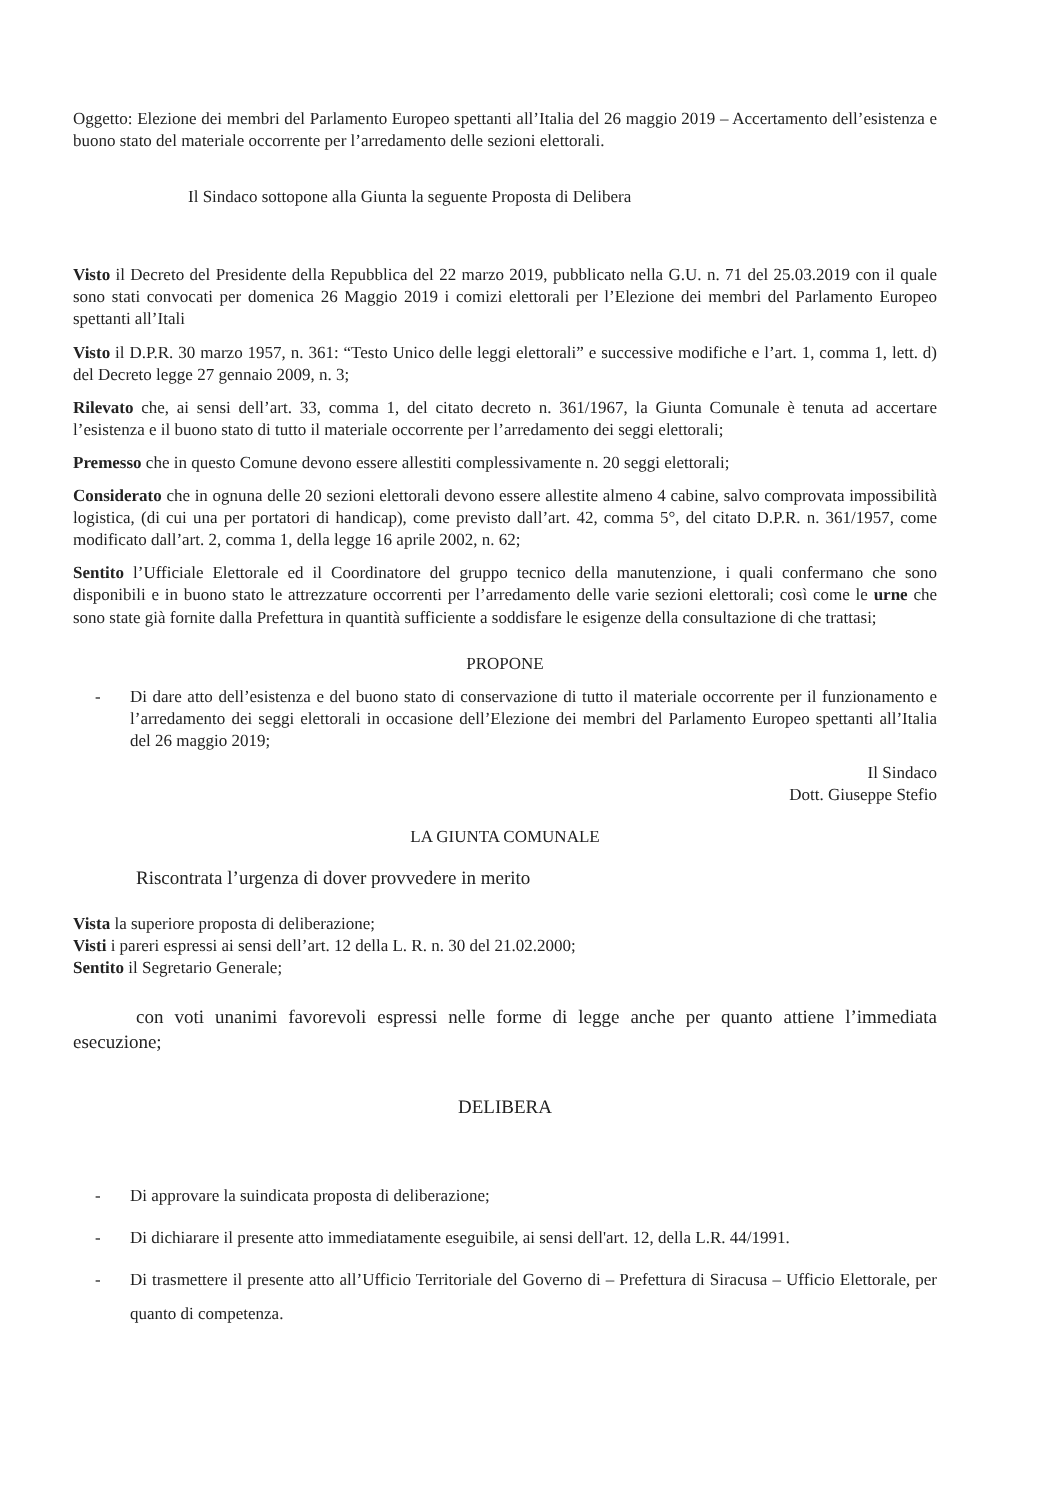Oggetto: Elezione dei membri del Parlamento Europeo spettanti all’Italia del 26 maggio 2019 – Accertamento dell’esistenza e buono stato del materiale occorrente per l’arredamento delle sezioni elettorali.
Il Sindaco sottopone alla Giunta la seguente Proposta di Delibera
Visto il Decreto del Presidente della Repubblica del 22 marzo 2019, pubblicato nella G.U. n. 71 del 25.03.2019 con il quale sono stati convocati per domenica 26 Maggio 2019 i comizi elettorali per l’Elezione dei membri del Parlamento Europeo spettanti all’Itali
Visto il D.P.R. 30 marzo 1957, n. 361: “Testo Unico delle leggi elettorali” e successive modifiche e l’art. 1, comma 1, lett. d) del Decreto legge 27 gennaio 2009, n. 3;
Rilevato che, ai sensi dell’art. 33, comma 1, del citato decreto n. 361/1967, la Giunta Comunale è tenuta ad accertare l’esistenza e il buono stato di tutto il materiale occorrente per l’arredamento dei seggi elettorali;
Premesso che in questo Comune devono essere allestiti complessivamente n. 20 seggi elettorali;
Considerato che in ognuna delle 20 sezioni elettorali devono essere allestite almeno 4 cabine, salvo comprovata impossibilità logistica, (di cui una per portatori di handicap), come previsto dall’art. 42, comma 5°, del citato D.P.R. n. 361/1957, come modificato dall’art. 2, comma 1, della legge 16 aprile 2002, n. 62;
Sentito l’Ufficiale Elettorale ed il Coordinatore del gruppo tecnico della manutenzione, i quali confermano che sono disponibili e in buono stato le attrezzature occorrenti per l’arredamento delle varie sezioni elettorali; così come le urne che sono state già fornite dalla Prefettura in quantità sufficiente a soddisfare le esigenze della consultazione di che trattasi;
PROPONE
- Di dare atto dell’esistenza e del buono stato di conservazione di tutto il materiale occorrente per il funzionamento e l’arredamento dei seggi elettorali in occasione dell’Elezione dei membri del Parlamento Europeo spettanti all’Italia del 26 maggio 2019;
Il Sindaco
Dott. Giuseppe Stefio
LA GIUNTA COMUNALE
Riscontrata l’urgenza di dover provvedere in merito
Vista la superiore proposta di deliberazione;
Visti i pareri espressi ai sensi dell’art. 12 della L. R. n. 30 del 21.02.2000;
Sentito il Segretario Generale;
con voti unanimi favorevoli espressi nelle forme di legge anche per quanto attiene l’immediata esecuzione;
DELIBERA
- Di approvare la suindicata proposta di deliberazione;
- Di dichiarare il presente atto immediatamente eseguibile, ai sensi dell'art. 12, della L.R. 44/1991.
- Di trasmettere il presente atto all’Ufficio Territoriale del Governo di – Prefettura di Siracusa – Ufficio Elettorale, per quanto di competenza.